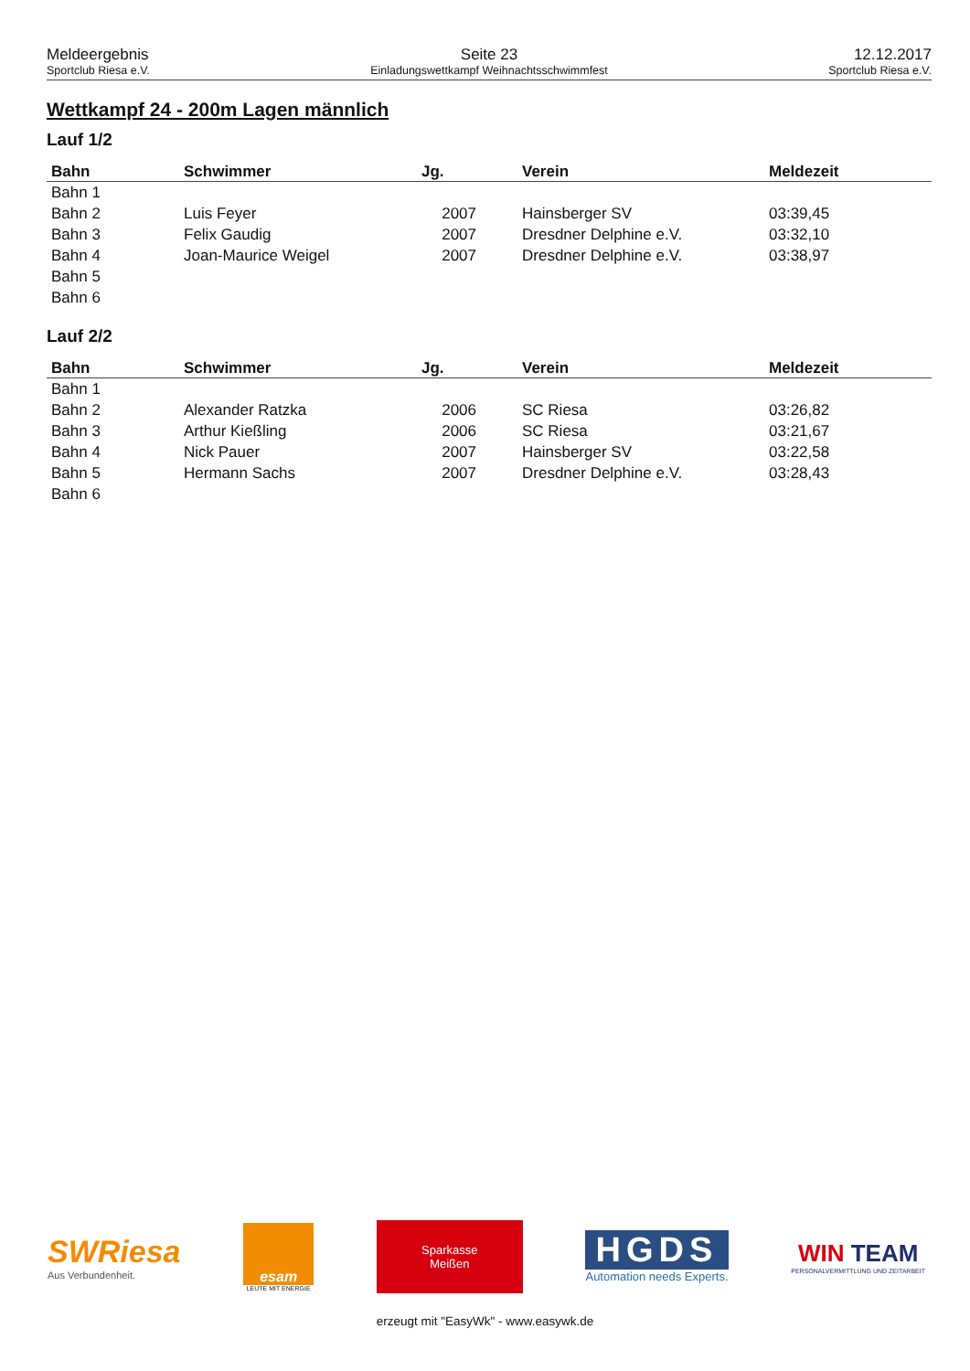Meldeergebnis
Sportclub Riesa e.V.
Seite 23
Einladungswettkampf Weihnachtsschwimmfest
12.12.2017
Sportclub Riesa e.V.
Wettkampf 24 - 200m Lagen männlich
Lauf 1/2
| Bahn | Schwimmer | Jg. | Verein | Meldezeit |
| --- | --- | --- | --- | --- |
| Bahn 1 | | | | |
| Bahn 2 | Luis Feyer | 2007 | Hainsberger SV | 03:39,45 |
| Bahn 3 | Felix Gaudig | 2007 | Dresdner Delphine e.V. | 03:32,10 |
| Bahn 4 | Joan-Maurice Weigel | 2007 | Dresdner Delphine e.V. | 03:38,97 |
| Bahn 5 | | | | |
| Bahn 6 | | | | |
Lauf 2/2
| Bahn | Schwimmer | Jg. | Verein | Meldezeit |
| --- | --- | --- | --- | --- |
| Bahn 1 | | | | |
| Bahn 2 | Alexander Ratzka | 2006 | SC Riesa | 03:26,82 |
| Bahn 3 | Arthur Kießling | 2006 | SC Riesa | 03:21,67 |
| Bahn 4 | Nick Pauer | 2007 | Hainsberger SV | 03:22,58 |
| Bahn 5 | Hermann Sachs | 2007 | Dresdner Delphine e.V. | 03:28,43 |
| Bahn 6 | | | | |
SWRiesa
Aus Verbundenheit.
esam
LEUTE MIT ENERGIE
Sparkasse
Meißen
HGDS
Automation needs Experts.
WIN TEAM
PERSONALVERMITTLUNG UND ZEITARBEIT
erzeugt mit "EasyWk" - www.easywk.de